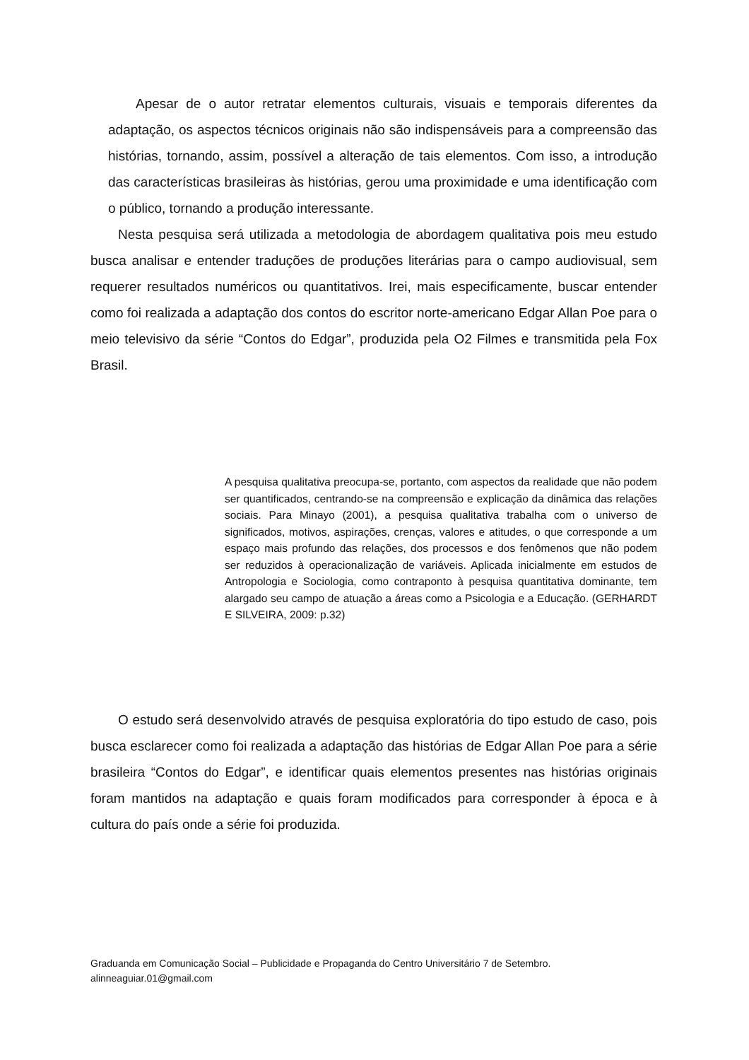Apesar de o autor retratar elementos culturais, visuais e temporais diferentes da adaptação, os aspectos técnicos originais não são indispensáveis para a compreensão das histórias, tornando, assim, possível a alteração de tais elementos. Com isso, a introdução das características brasileiras às histórias, gerou uma proximidade e uma identificação com o público, tornando a produção interessante.
Nesta pesquisa será utilizada a metodologia de abordagem qualitativa pois meu estudo busca analisar e entender traduções de produções literárias para o campo audiovisual, sem requerer resultados numéricos ou quantitativos. Irei, mais especificamente, buscar entender como foi realizada a adaptação dos contos do escritor norte-americano Edgar Allan Poe para o meio televisivo da série “Contos do Edgar”, produzida pela O2 Filmes e transmitida pela Fox Brasil.
A pesquisa qualitativa preocupa-se, portanto, com aspectos da realidade que não podem ser quantificados, centrando-se na compreensão e explicação da dinâmica das relações sociais. Para Minayo (2001), a pesquisa qualitativa trabalha com o universo de significados, motivos, aspirações, crenças, valores e atitudes, o que corresponde a um espaço mais profundo das relações, dos processos e dos fenômenos que não podem ser reduzidos à operacionalização de variáveis. Aplicada inicialmente em estudos de Antropologia e Sociologia, como contraponto à pesquisa quantitativa dominante, tem alargado seu campo de atuação a áreas como a Psicologia e a Educação. (GERHARDT E SILVEIRA, 2009: p.32)
O estudo será desenvolvido através de pesquisa exploratória do tipo estudo de caso, pois busca esclarecer como foi realizada a adaptação das histórias de Edgar Allan Poe para a série brasileira “Contos do Edgar”, e identificar quais elementos presentes nas histórias originais foram mantidos na adaptação e quais foram modificados para corresponder à época e à cultura do país onde a série foi produzida.
Graduanda em Comunicação Social – Publicidade e Propaganda do Centro Universitário 7 de Setembro.
alinneaguiar.01@gmail.com